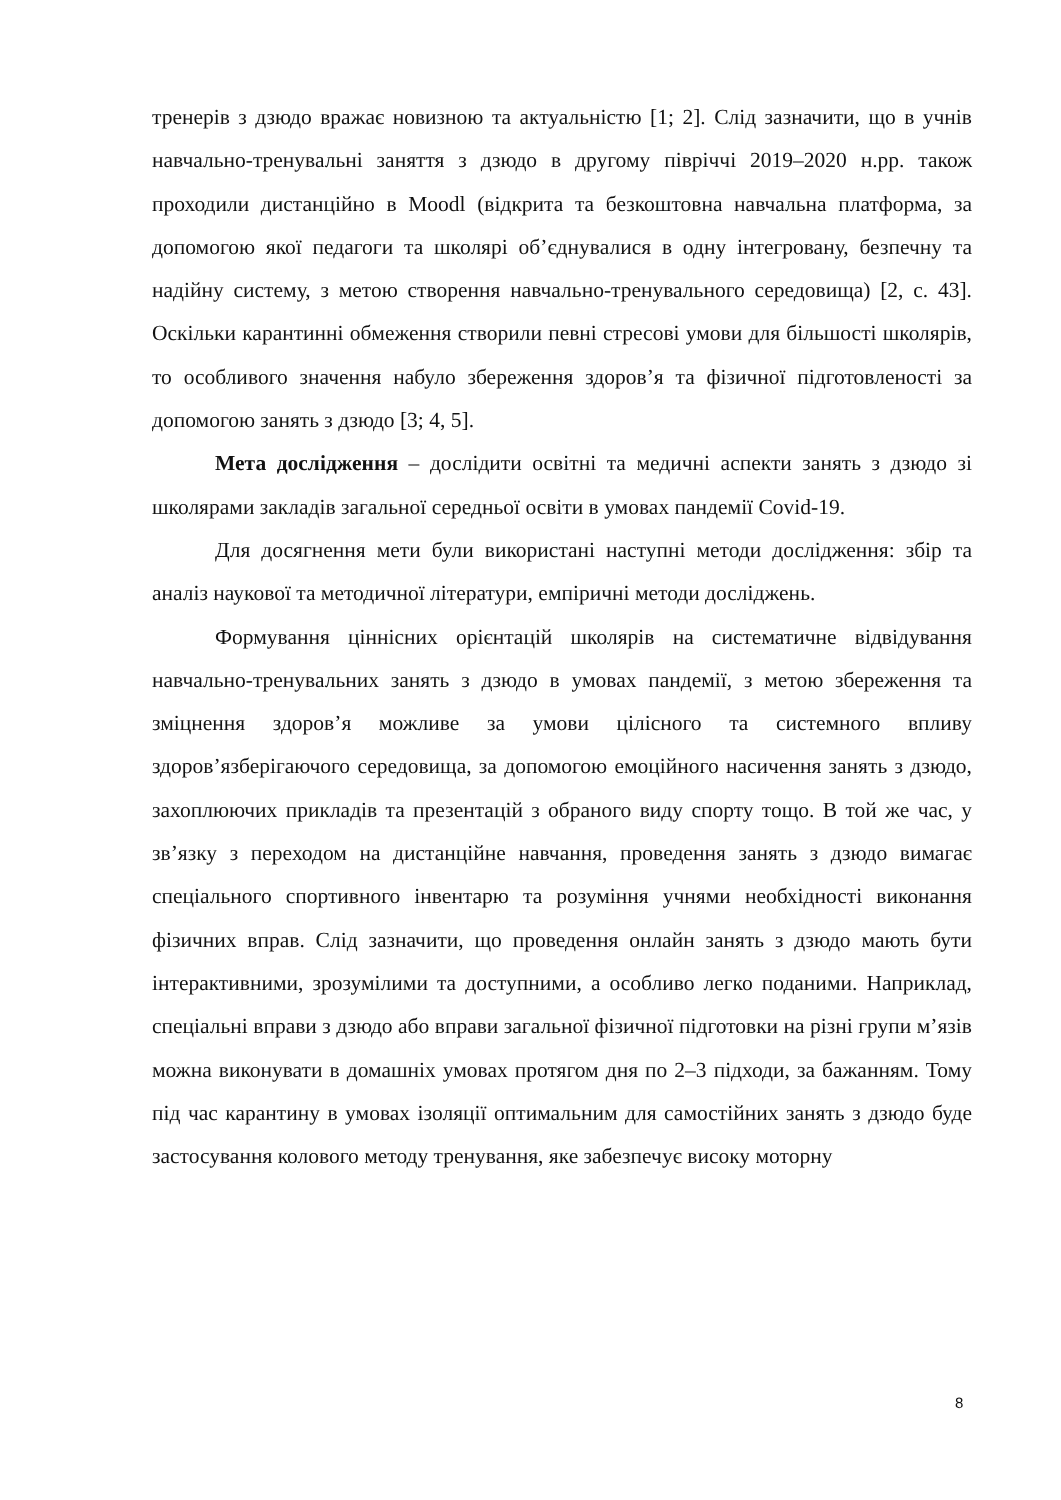тренерів з дзюдо вражає новизною та актуальністю [1; 2]. Слід зазначити, що в учнів навчально-тренувальні заняття з дзюдо в другому півріччі 2019–2020 н.рр. також проходили дистанційно в Moodl (відкрита та безкоштовна навчальна платформа, за допомогою якої педагоги та школярі об’єднувалися в одну інтегровану, безпечну та надійну систему, з метою створення навчально-тренувального середовища) [2, с. 43]. Оскільки карантинні обмеження створили певні стресові умови для більшості школярів, то особливого значення набуло збереження здоров’я та фізичної підготовленості за допомогою занять з дзюдо [3; 4, 5].
Мета дослідження – дослідити освітні та медичні аспекти занять з дзюдо зі школярами закладів загальної середньої освіти в умовах пандемії Covid-19.
Для досягнення мети були використані наступні методи дослідження: збір та аналіз наукової та методичної літератури, емпіричні методи досліджень.
Формування ціннісних орієнтацій школярів на систематичне відвідування навчально-тренувальних занять з дзюдо в умовах пандемії, з метою збереження та зміцнення здоров’я можливе за умови цілісного та системного впливу здоров’язберігаючого середовища, за допомогою емоційного насичення занять з дзюдо, захоплюючих прикладів та презентацій з обраного виду спорту тощо. В той же час, у зв’язку з переходом на дистанційне навчання, проведення занять з дзюдо вимагає спеціального спортивного інвентарю та розуміння учнями необхідності виконання фізичних вправ. Слід зазначити, що проведення онлайн занять з дзюдо мають бути інтерактивними, зрозумілими та доступними, а особливо легко поданими. Наприклад, спеціальні вправи з дзюдо або вправи загальної фізичної підготовки на різні групи м’язів можна виконувати в домашніх умовах протягом дня по 2–3 підходи, за бажанням. Тому під час карантину в умовах ізоляції оптимальним для самостійних занять з дзюдо буде застосування колового методу тренування, яке забезпечує високу моторну
8